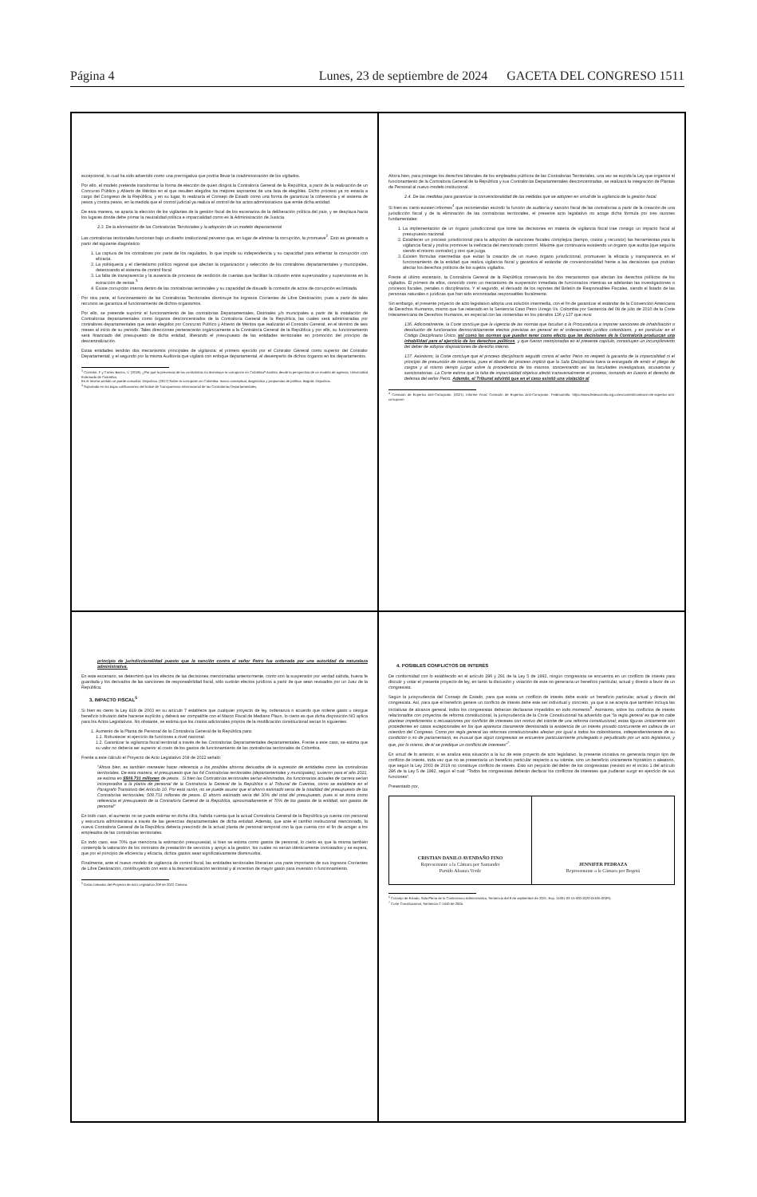Página 4 Lunes, 23 de septiembre de 2024 GACETA DEL CONGRESO 1511
excepcional, lo cual ha sido advertido como una prerrogativa que podría llevar la coadministración de los vigilados.
Por ello, el modelo pretende transformar la forma de elección de quien dirigirá la Contraloría General de la República, a partir de la realización de un Concurso Público y Abierto de Méritos en el que resulten elegidos los mejores aspirantes de una lista de elegibles. Dicho proceso ya no estaría a cargo del Congreso de la República, y en su lugar, lo realizaría el Consejo de Estado como una forma de garantizar la coherencia y el sistema de pesos y contra pesos, en la medida que el control judicial ya realiza el control de los actos administrativos que emite dicha entidad.
De esta manera, se aparta la elección de los vigilantes de la gestión fiscal de los escenarios de la deliberación política del país, y se desplaza hacia los lugares donde debe primar la neutralidad política e imparcialidad como es la Administración de Justicia.
2.3. De la eliminación de las Contralorías Territoriales y la adopción de un modelo departamental
Las contralorías territoriales funcionan bajo un diseño institucional perverso que, en lugar de eliminar la corrupción, la promueve<sup>2</sup>. Esto es generado a partir del siguiente diagnóstico:
1. La captura de los contralores por parte de los regulados, lo que impide su independencia y su capacidad para enfrentar la corrupción con eficacia.
2. La politiquería y el clientelismo político regional que afectan la organización y selección de los contralores departamentales y municipales, deteriorando el sistema de control fiscal
3. La falta de transparencia y la ausencia de procesos de rendición de cuentas que facilitan la colusión entre supervisados y supervisores en la extracción de rentas.<sup>3</sup>
4. Existe corrupción interna dentro de las contralorías territoriales y su capacidad de disuadir la comisión de actos de corrupción es limitada.
Por otra parte, el funcionamiento de las Contralorías Territoriales disminuye los Ingresos Corrientes de Libre Destinación, pues a partir de tales recursos se garantiza el funcionamiento de dichos organismos.
Por ello, se pretende suprimir el funcionamiento de las contralorías Departamentales, Distritales y/o municipales a partir de la instalación de Contralorías departamentales como órganos desconcentrados de la Contraloría General de la República, las cuales será administradas por contralores departamentales que serán elegidos por Concurso Público y Abierto de Méritos que realizarán el Contralor General, en el término de seis meses al inicio de su periodo. Tales direcciones pertenecerán orgánicamente a la Contraloría General de la República y por ello, su funcionamiento será financiado del presupuesto de dicha entidad, liberando el presupuesto de las entidades territoriales en promoción del principio de descentralización.
Estas entidades tendrán dos mecanismos principales de vigilancia: el primero ejercido por el Contralor General como superior del Contralor Departamental; y el segundo por la misma Auditoría que vigilará con enfoque departamental, el desempeño de dichos órganos en los departamentos.
<sup>2</sup> Corredor, F y Cortes Barros, V. (2018). ¿Por qué la presencia de las contralorías no disminuye la corrupción en Colombia? Análisis desde la perspectiva de un modelo de agencia. Universidad Externado de Colombia.
En el mismo sentido se puede consultar: Dejusticia. (2017) Sobre la corrupción en Colombia: marco conceptual, diagnóstico y propuestas de política. Bogotá: Dejusticia.
<sup>3</sup> Soportado en las bajas calificaciones del Índice de Transparencia Internacional de las Contralorías Departamentales.
Ahora bien, para proteger los derechos laborales de los empleados públicos de las Contralorías Territoriales, una vez se expida la Ley que organice el funcionamiento de la Contraloría General de la República y sus Contralorías Departamentales desconcentradas, se realizará la integración de Plantas de Personal al nuevo modelo institucional.
2.4. De las medidas para garantizar la convencionalidad de las medidas que se adopten en virtud de la vigilancia de la gestión fiscal.
Si bien es cierto existen informes<sup>4</sup> que recomiendan escindir la función de auditoría y sanción fiscal de las contralorías a partir de la creación de una jurisdicción fiscal y de la eliminación de las contralorías territoriales, el presente acto legislativo no acoge dicha fórmula por tres razones fundamentales:
1. La implementación de un órgano jurisdiccional que tome las decisiones en materia de vigilancia fiscal trae consigo un impacto fiscal al presupuesto nacional.
2. Establecer un proceso jurisdiccional para la adopción de sanciones fiscales complejiza (tiempo, costos y recursos) las herramientas para la vigilancia fiscal y podría promover la ineficacia del mencionado control. Máxime que continuaría existiendo un órgano que audita (que seguiría siendo el mismo contralor) y otro que juzga.
3. Existen fórmulas intermedias que evitan la creación de un nuevo órgano jurisdiccional, promueven la eficacia y transparencia en el funcionamiento de la entidad que realiza vigilancia fiscal y garantiza el estándar de convencionalidad frente a las decisiones que podrían afectar los derechos políticos de los sujetos vigilados.
Frente al último escenario, la Contraloría General de la República conservaría los dos mecanismos que afectan los derechos políticos de los vigilados. El primero de ellos, conocido como un mecanismo de suspensión inmediata de funcionarios mientras se adelantan las investigaciones o procesos fiscales, penales o disciplinarios. Y el segundo, el derivado de los reportes del Boletín de Responsables Fiscales, siendo el listado de las personas naturales o jurídicas que han sido encontradas responsables fiscalmente.
Sin embargo, el presente proyecto de acto legislativo adopta una solución intermedia, con el fin de garantizar el estándar de la Convención Americana de Derechos Humanos, mismo que fue reiterado en la Sentencia Caso Petro Urrego Vs. Colombia por Sentencia del 08 de julio de 2010 de la Corte Interamericana de Derechos Humanos, en especial con las contenidas en los párrafos 136 y 137 que reza:
136. Adicionalmente, la Corte concluye que la vigencia de las normas que facultan a la Procuraduría a imponer sanciones de inhabilitación o destitución de funcionarios democráticamente electos previstas en general en el ordenamiento jurídico colombiano, y en particular en el Código Disciplinario Único, así como las normas que pueden tener como efecto que las decisiones de la Contraloría produzcan una inhabilidad para el ejercicio de los derechos políticos, y que fueron mencionadas en el presente capítulo, constituyen un incumplimiento del deber de adoptar disposiciones de derecho interno.
137. Asimismo, la Corte concluye que el proceso disciplinario seguido contra el señor Petro no respetó la garantía de la imparcialidad ni el principio de presunción de inocencia, pues el diseño del proceso implicó que la Sala Disciplinaria fuera la encargada de emitir el pliego de cargos y al mismo tiempo juzgar sobre la procedencia de los mismos, concentrando así las facultades investigativas, acusatorias y sancionatorias. La Corte estima que la falta de imparcialidad objetiva afectó transversalmente el proceso, tornando en ilusorio el derecho de defensa del señor Petro. Además, el Tribunal advirtió que en el caso existió una violación al
<sup>4</sup> Comisión de Expertos Anti-Corrupción. (2021). Informe Final: Comisión de Expertos Anti-Corrupción. Fedesarrollo. https://www.fedesarrollo.org.co/es/content/comision-de-expertos-anti-corrupcion
principio de jurisdiccionalidad puesto que la sanción contra el señor Petro fue ordenada por una autoridad de naturaleza administrativa.
En este escenario, se determinó que los efectos de las decisiones mencionadas anteriormente, como son la suspensión por verdad sabida, buena fe guardada y los derivados de las sanciones de responsabilidad fiscal, sólo surtirán efectos jurídicos a partir de que sean revisados por un Juez de la República.
3. IMPACTO FISCAL<sup>5</sup>
Si bien es cierto la Ley 819 de 2003 en su artículo 7 establece que cualquier proyecto de ley, ordenanza o acuerdo que ordene gasto u otorgue beneficio tributario debe hacerse explícito y deberá ser compatible con el Marco Fiscal de Mediano Plazo, lo cierto es que dicha disposición NO aplica para los Actos Legislativos. No obstante, se estima que los costos adicionales propios de la modificación constitucional serían lo siguientes:
1. Aumento de la Planta de Personal de la Contraloría General de la República para:
1.1. Robustecer el ejercicio de funciones a nivel nacional.
1.2. Garantizar la vigilancia fiscal territorial a través de las Contralorías Departamentales departamentales. Frente a este caso, se estima que su valor no debería ser superior al costo de los gastos de funcionamiento de las contralorías territoriales de Colombia.
Frente a este cálculo el Proyecto de Acto Legislativo 208 de 2022 señaló:
"Ahora bien, es también menester hacer referencia a los posibles ahorros derivados de la supresión de entidades como las contralorías territoriales. De esta manera, el presupuesto que las 64 Contralorías territoriales (departamentales y municipales), tuvieron para el año 2021, se estima en $509.731 millones de pesos . Si bien las Contralorías territoriales serían eliminadas, los funcionarios actuales de carrera serían incorporados a la planta de personal de la Contraloría la General de la República o al Tribunal de Cuentas, como se establece en el Parágrafo Transitorio del Artículo 10. Por está razón, no se puede asumir que el ahorro estimado sería de la totalidad del presupuesto de las Contralorías territoriales; 509.731 millones de pesos. El ahorro estimado sería del 30% del total del presupuesto, pues si se toma como referencia el presupuesto de la Contraloría General de la República, aproximadamente el 70% de los gastos de la entidad, son gastos de personal"
En todo caso, el aumento no se puede estimar en dicha cifra, habida cuenta que la actual Contraloría General de la República ya cuenta con personal y estructura administrativa a través de las gerencias departamentales de dicha entidad. Además, que ante el cambio institucional mencionado, la nueva Contraloría General de la República debería prescindir de la actual planta de personal temporal con la que cuenta con el fin de acoger a los empleados de las contralorías territoriales.
En todo caso, ese 70% que menciona la estimación presupuestal, si bien se estima como gastos de personal, lo cierto es que la misma también contempla la valoración de los contratos de prestación de servicios y apoyo a la gestión, los cuales no serían idénticamente contratados y se espera, que por el principio de eficiencia y eficacia, dichos gastos sean significativamente disminuidos.
Finalmente, ante el nuevo modelo de vigilancia de control fiscal, las entidades territoriales liberarían una parte importante de sus Ingresos Corrientes de Libre Destinación, contribuyendo con esto a la descentralización territorial y al incentivo de mayor gasto para inversión o funcionamiento.
<sup>5</sup> Datos tomados del Proyecto de Acto Legislativo 208 de 2022 Cámara.
4. POSIBLES CONFLICTOS DE INTERÉS
De conformidad con lo establecido en el artículo 286 y 291 de la Ley 5 de 1992, ningún congresista se encuentra en un conflicto de interés para discutir y votar el presente proyecto de ley, en tanto la discusión y votación de este no generaría un beneficio particular, actual y directo a favor de un congresista.
Según la jurisprudencia del Consejo de Estado, para que exista un conflicto de interés debe existir un beneficio particular, actual y directo del congresista. Así, para que el beneficio genere un conflicto de interés debe este ser individual y concreto, ya que si se acepta que también incluya las iniciativas de alcance general, todos los congresistas deberían declararse impedidos en todo momento<sup>6</sup>. Asimismo, sobre los conflictos de interés relacionados con proyectos de reforma constitucional, la jurisprudencia de la Corte Constitucional ha advertido que "la regla general es que no cabe plantear impedimentos o recusaciones por conflicto de intereses con motivo del trámite de una reforma constitucional; estas figuras únicamente son procedentes en casos excepcionales en los que aparezca claramente demostrada la existencia de un interés privado concurrente en cabeza de un miembro del Congreso. Como por regla general las reformas constitucionales afectan por igual a todos los colombianos, independientemente de su condición o no de parlamentario, es inusual que algún congresista se encuentre particularmente privilegiado o perjudicado por un acto legislativo, y que, por lo mismo, de él se predique un conflicto de intereses"<sup>7</sup>.
En virtud de lo anterior, si se analiza esta situación a la luz de este proyecto de acto legislativo, la presente iniciativa no generaría ningún tipo de conflicto de interés, toda vez que no se presentaría un beneficio particular respecto a su trámite, sino un beneficio únicamente hipotético o aleatorio, que según la Ley 2003 de 2019 no constituye conflicto de interés. Esto sin perjuicio del deber de los congresistas previsto en el inciso 1 del artículo 286 de la Ley 5 de 1992, según el cual: "Todos los congresistas deberán declarar los conflictos de intereses que pudieran surgir en ejercicio de sus funciones".
Presentado por,
CRISTIAN DANILO AVENDAÑO FINO
Representante a la Cámara por Santander
Partido Alianza Verde
JENNIFER PEDRAZA
Representante a la Cámara por Bogotá
<sup>6</sup> Consejo de Estado, Sala Plena de lo Contencioso Administrativo, Sentencia del 8 de septiembre de 2021. Exp. 11001-03-15-000-2020-04535-00(PI).
<sup>7</sup> Corte Constitucional, Sentencia C-1040 de 2005.